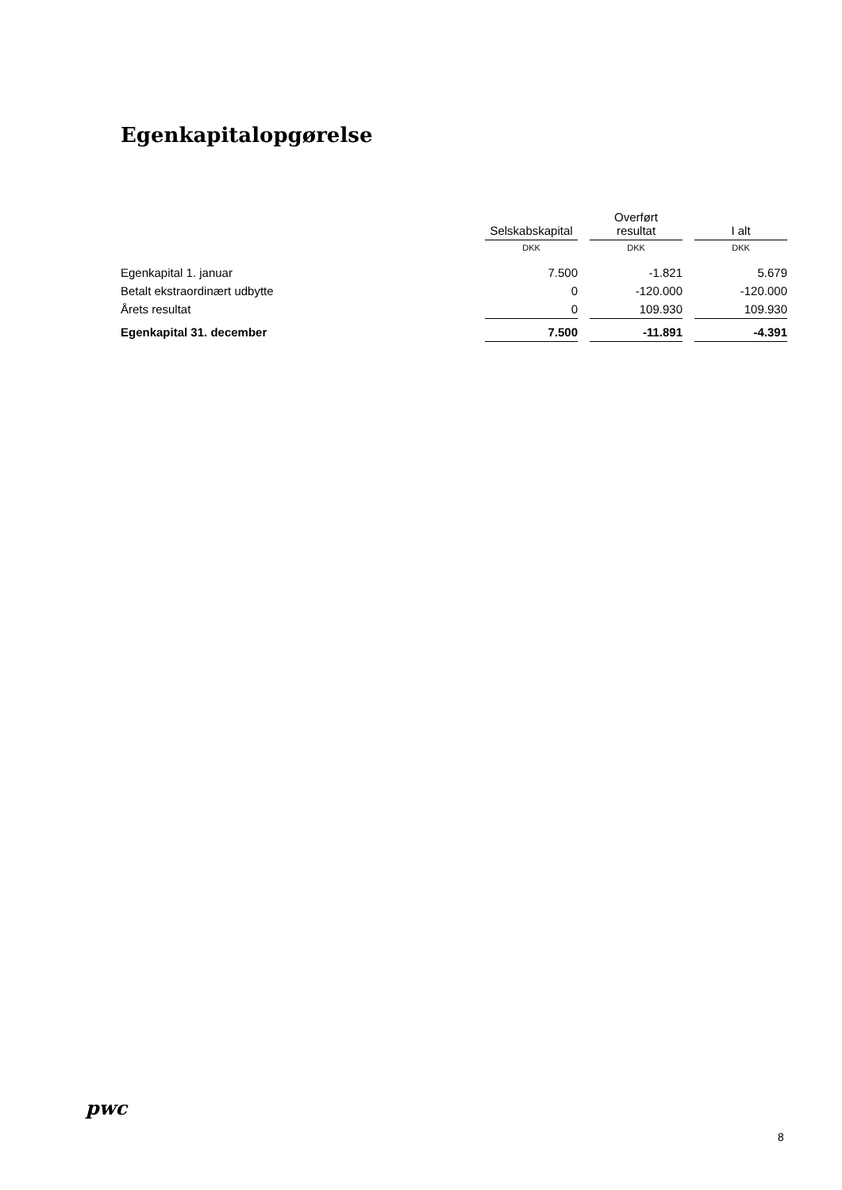Egenkapitalopgørelse
| | Selskabskapital | | Overført resultat | | I alt |
| --- | --- | --- | --- | --- | --- |
| | DKK | | DKK | | DKK |
| Egenkapital 1. januar | 7.500 | | -1.821 | | 5.679 |
| Betalt ekstraordinært udbytte | 0 | | -120.000 | | -120.000 |
| Årets resultat | 0 | | 109.930 | | 109.930 |
| Egenkapital 31. december | 7.500 | | -11.891 | | -4.391 |
pwc
8